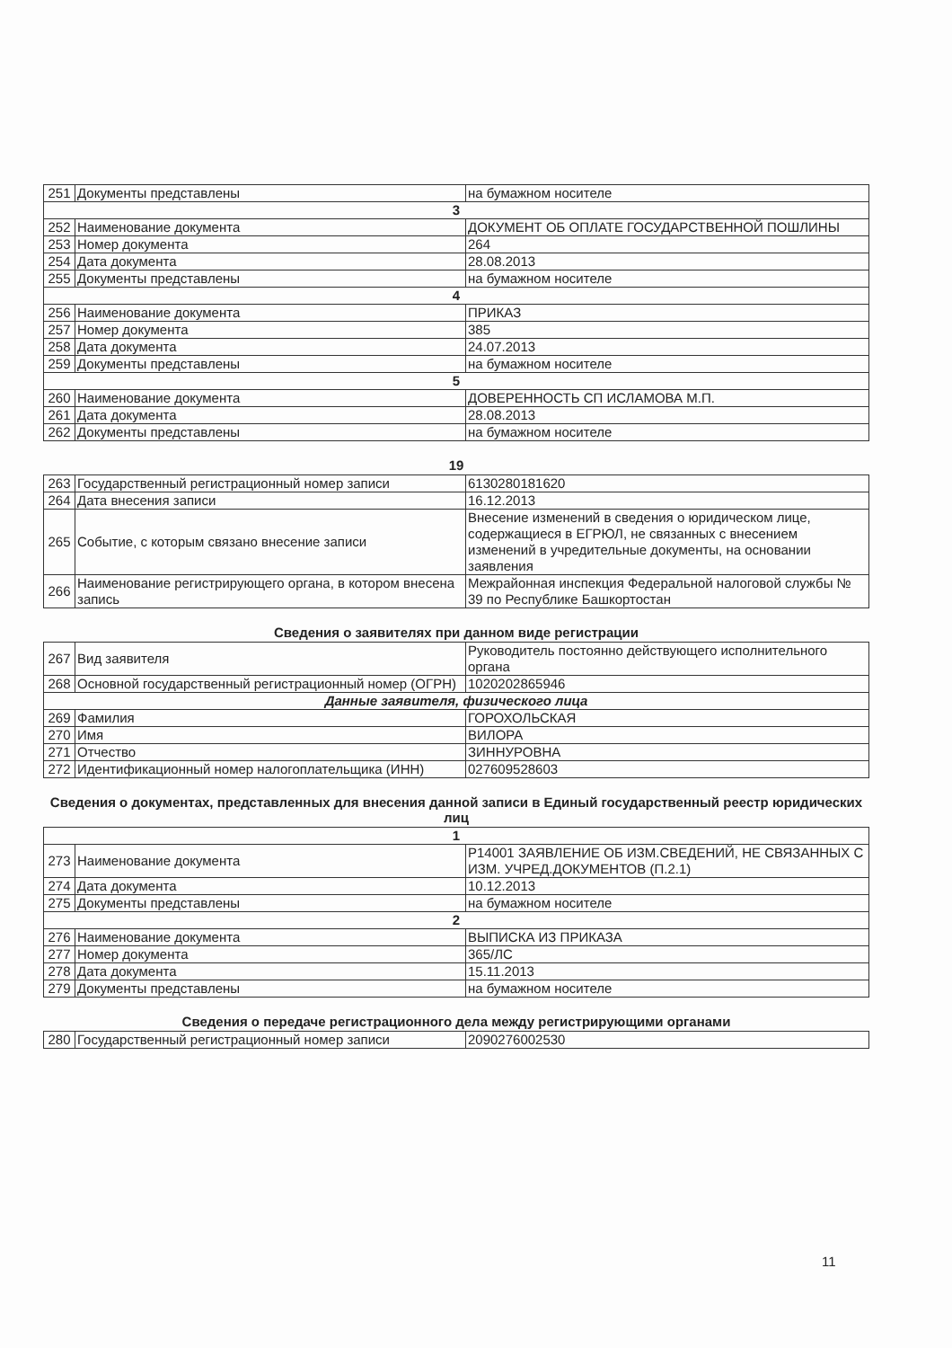| 251 | Документы представлены | на бумажном носителе |
| 3 | | |
| 252 | Наименование документа | ДОКУМЕНТ ОБ ОПЛАТЕ ГОСУДАРСТВЕННОЙ ПОШЛИНЫ |
| 253 | Номер документа | 264 |
| 254 | Дата документа | 28.08.2013 |
| 255 | Документы представлены | на бумажном носителе |
| 4 | | |
| 256 | Наименование документа | ПРИКАЗ |
| 257 | Номер документа | 385 |
| 258 | Дата документа | 24.07.2013 |
| 259 | Документы представлены | на бумажном носителе |
| 5 | | |
| 260 | Наименование документа | ДОВЕРЕННОСТЬ СП ИСЛАМОВА М.П. |
| 261 | Дата документа | 28.08.2013 |
| 262 | Документы представлены | на бумажном носителе |
19
| 263 | Государственный регистрационный номер записи | 6130280181620 |
| 264 | Дата внесения записи | 16.12.2013 |
| 265 | Событие, с которым связано внесение записи | Внесение изменений в сведения о юридическом лице, содержащиеся в ЕГРЮЛ, не связанных с внесением изменений в учредительные документы, на основании заявления |
| 266 | Наименование регистрирующего органа, в котором внесена запись | Межрайонная инспекция Федеральной налоговой службы № 39 по Республике Башкортостан |
Сведения о заявителях при данном виде регистрации
| 267 | Вид заявителя | Руководитель постоянно действующего исполнительного органа |
| 268 | Основной государственный регистрационный номер (ОГРН) | 1020202865946 |
| Данные заявителя, физического лица | | |
| 269 | Фамилия | ГОРОХОЛЬСКАЯ |
| 270 | Имя | ВИЛОРА |
| 271 | Отчество | ЗИННУРОВНА |
| 272 | Идентификационный номер налогоплательщика (ИНН) | 027609528603 |
Сведения о документах, представленных для внесения данной записи в Единый государственный реестр юридических лиц
| 1 | | |
| 273 | Наименование документа | Р14001 ЗАЯВЛЕНИЕ ОБ ИЗМ.СВЕДЕНИЙ, НЕ СВЯЗАННЫХ С ИЗМ. УЧРЕД.ДОКУМЕНТОВ (П.2.1) |
| 274 | Дата документа | 10.12.2013 |
| 275 | Документы представлены | на бумажном носителе |
| 2 | | |
| 276 | Наименование документа | ВЫПИСКА ИЗ ПРИКАЗА |
| 277 | Номер документа | 365/ЛС |
| 278 | Дата документа | 15.11.2013 |
| 279 | Документы представлены | на бумажном носителе |
Сведения о передаче регистрационного дела между регистрирующими органами
| 280 | Государственный регистрационный номер записи | 2090276002530 |
11